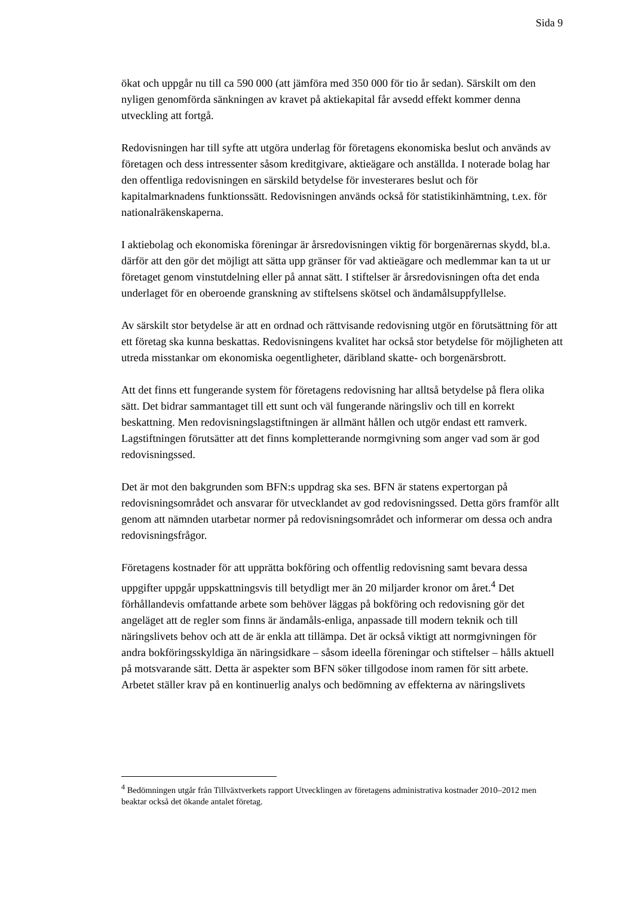Sida 9
ökat och uppgår nu till ca 590 000 (att jämföra med 350 000 för tio år sedan). Särskilt om den nyligen genomförda sänkningen av kravet på aktiekapital får avsedd effekt kommer denna utveckling att fortgå.
Redovisningen har till syfte att utgöra underlag för företagens ekonomiska beslut och används av företagen och dess intressenter såsom kreditgivare, aktieägare och anställda. I noterade bolag har den offentliga redovisningen en särskild betydelse för investerares beslut och för kapitalmarknadens funktionssätt. Redovisningen används också för statistikinhämtning, t.ex. för nationalräkenskaperna.
I aktiebolag och ekonomiska föreningar är årsredovisningen viktig för borgenärernas skydd, bl.a. därför att den gör det möjligt att sätta upp gränser för vad aktieägare och medlemmar kan ta ut ur företaget genom vinstutdelning eller på annat sätt. I stiftelser är årsredovisningen ofta det enda underlaget för en oberoende granskning av stiftelsens skötsel och ändamålsuppfyllelse.
Av särskilt stor betydelse är att en ordnad och rättvisande redovisning utgör en förutsättning för att ett företag ska kunna beskattas. Redovisningens kvalitet har också stor betydelse för möjligheten att utreda misstankar om ekonomiska oegentligheter, däribland skatte- och borgenärsbrott.
Att det finns ett fungerande system för företagens redovisning har alltså betydelse på flera olika sätt. Det bidrar sammantaget till ett sunt och väl fungerande näringsliv och till en korrekt beskattning. Men redovisningslagstiftningen är allmänt hållen och utgör endast ett ramverk. Lagstiftningen förutsätter att det finns kompletterande normgivning som anger vad som är god redovisningssed.
Det är mot den bakgrunden som BFN:s uppdrag ska ses. BFN är statens expertorgan på redovisningsområdet och ansvarar för utvecklandet av god redovisningssed. Detta görs framför allt genom att nämnden utarbetar normer på redovisningsområdet och informerar om dessa och andra redovisningsfrågor.
Företagens kostnader för att upprätta bokföring och offentlig redovisning samt bevara dessa uppgifter uppgår uppskattningsvis till betydligt mer än 20 miljarder kronor om året.<sup>4</sup> Det förhållandevis omfattande arbete som behöver läggas på bokföring och redovisning gör det angeläget att de regler som finns är ändamåls-enliga, anpassade till modern teknik och till näringslivets behov och att de är enkla att tillämpa. Det är också viktigt att normgivningen för andra bokföringsskyldiga än näringsidkare – såsom ideella föreningar och stiftelser – hålls aktuell på motsvarande sätt. Detta är aspekter som BFN söker tillgodose inom ramen för sitt arbete. Arbetet ställer krav på en kontinuerlig analys och bedömning av effekterna av näringslivets
<sup>4</sup> Bedömningen utgår från Tillväxtverkets rapport Utvecklingen av företagens administrativa kostnader 2010–2012 men beaktar också det ökande antalet företag.